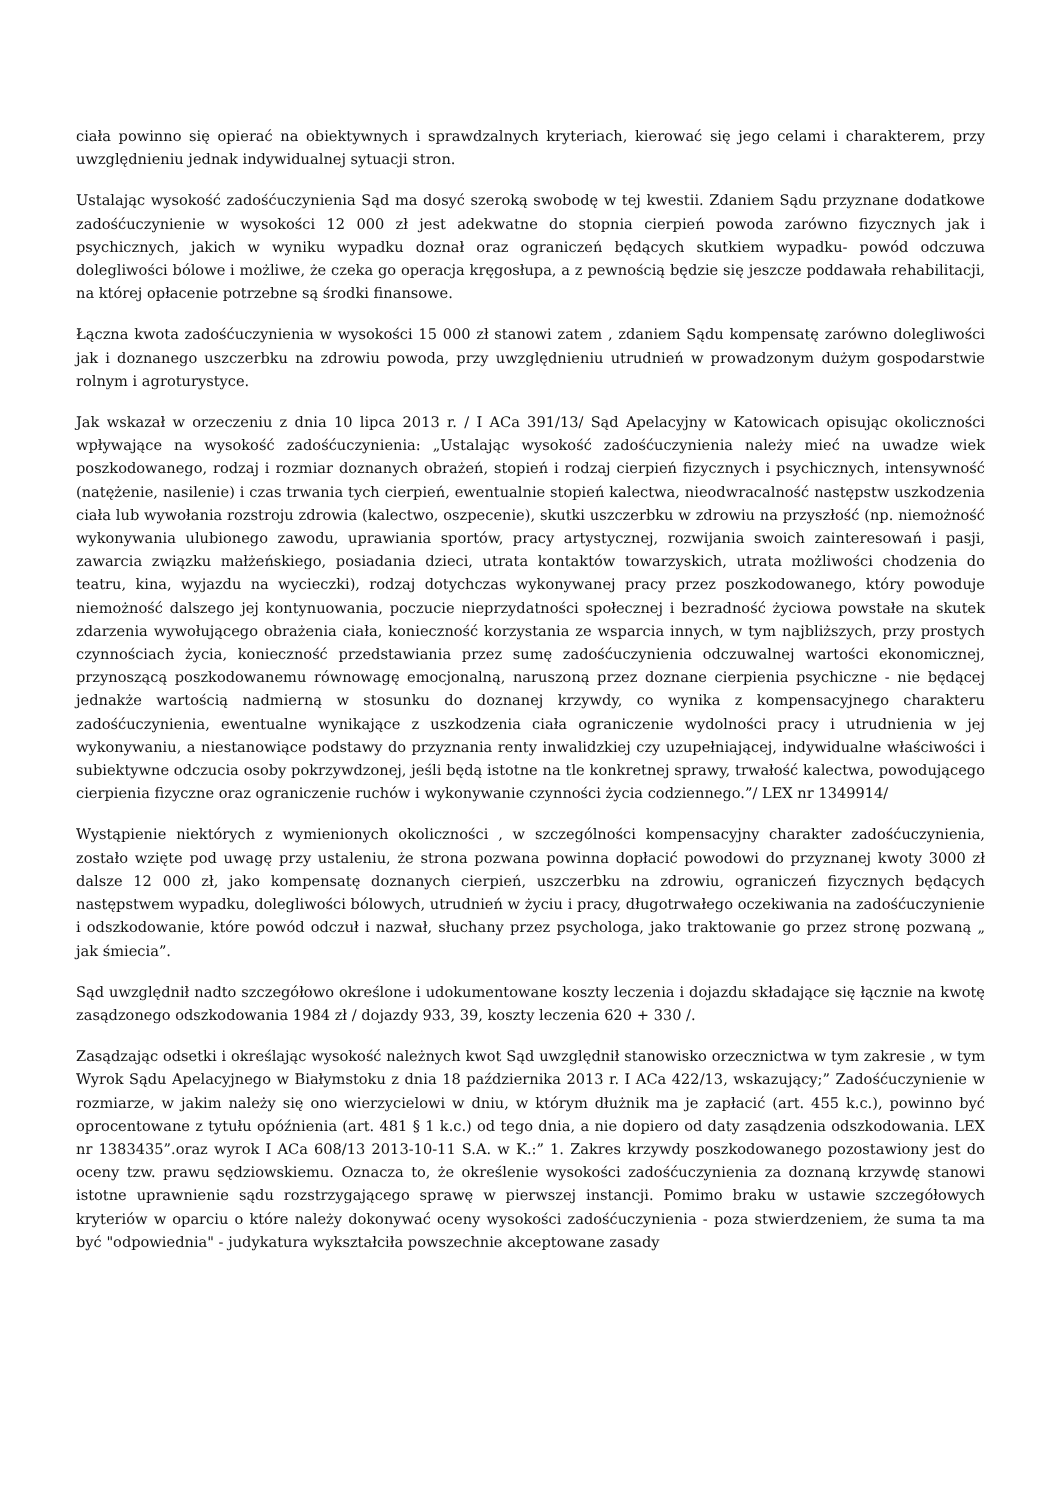ciała powinno się opierać na obiektywnych i sprawdzalnych kryteriach, kierować się jego celami i charakterem, przy uwzględnieniu jednak indywidualnej sytuacji stron.
Ustalając wysokość zadośćuczynienia Sąd ma dosyć szeroką swobodę w tej kwestii. Zdaniem Sądu przyznane dodatkowe zadośćuczynienie w wysokości 12 000 zł jest adekwatne do stopnia cierpień powoda zarówno fizycznych jak i psychicznych, jakich w wyniku wypadku doznał oraz ograniczeń będących skutkiem wypadku- powód odczuwa dolegliwości bólowe i możliwe, że czeka go operacja kręgosłupa, a z pewnością będzie się jeszcze poddawała rehabilitacji, na której opłacenie potrzebne są środki finansowe.
Łączna kwota zadośćuczynienia w wysokości 15 000 zł stanowi zatem , zdaniem Sądu kompensatę zarówno dolegliwości jak i doznanego uszczerbku na zdrowiu powoda, przy uwzględnieniu utrudnień w prowadzonym dużym gospodarstwie rolnym i agroturystyce.
Jak wskazał w orzeczeniu z dnia 10 lipca 2013 r. / I ACa 391/13/ Sąd Apelacyjny w Katowicach opisując okoliczności wpływające na wysokość zadośćuczynienia: „Ustalając wysokość zadośćuczynienia należy mieć na uwadze wiek poszkodowanego, rodzaj i rozmiar doznanych obrażeń, stopień i rodzaj cierpień fizycznych i psychicznych, intensywność (natężenie, nasilenie) i czas trwania tych cierpień, ewentualnie stopień kalectwa, nieodwracalność następstw uszkodzenia ciała lub wywołania rozstroju zdrowia (kalectwo, oszpecenie), skutki uszczerbku w zdrowiu na przyszłość (np. niemożność wykonywania ulubionego zawodu, uprawiania sportów, pracy artystycznej, rozwijania swoich zainteresowań i pasji, zawarcia związku małżeńskiego, posiadania dzieci, utrata kontaktów towarzyskich, utrata możliwości chodzenia do teatru, kina, wyjazdu na wycieczki), rodzaj dotychczas wykonywanej pracy przez poszkodowanego, który powoduje niemożność dalszego jej kontynuowania, poczucie nieprzydatności społecznej i bezradność życiowa powstałe na skutek zdarzenia wywołującego obrażenia ciała, konieczność korzystania ze wsparcia innych, w tym najbliższych, przy prostych czynnościach życia, konieczność przedstawiania przez sumę zadośćuczynienia odczuwalnej wartości ekonomicznej, przynoszącą poszkodowanemu równowagę emocjonalną, naruszoną przez doznane cierpienia psychiczne - nie będącej jednakże wartością nadmierną w stosunku do doznanej krzywdy, co wynika z kompensacyjnego charakteru zadośćuczynienia, ewentualne wynikające z uszkodzenia ciała ograniczenie wydolności pracy i utrudnienia w jej wykonywaniu, a niestanowiące podstawy do przyznania renty inwalidzkiej czy uzupełniającej, indywidualne właściwości i subiektywne odczucia osoby pokrzywdzonej, jeśli będą istotne na tle konkretnej sprawy, trwałość kalectwa, powodującego cierpienia fizyczne oraz ograniczenie ruchów i wykonywanie czynności życia codziennego.”/ LEX nr 1349914/
Wystąpienie niektórych z wymienionych okoliczności , w szczególności kompensacyjny charakter zadośćuczynienia, zostało wzięte pod uwagę przy ustaleniu, że strona pozwana powinna dopłacić powodowi do przyznanej kwoty 3000 zł dalsze 12 000 zł, jako kompensatę doznanych cierpień, uszczerbku na zdrowiu, ograniczeń fizycznych będących następstwem wypadku, dolegliwości bólowych, utrudnień w życiu i pracy, długotrwałego oczekiwania na zadośćuczynienie i odszkodowanie, które powód odczuł i nazwał, słuchany przez psychologa, jako traktowanie go przez stronę pozwaną „ jak śmiecia”.
Sąd uwzględnił nadto szczegółowo określone i udokumentowane koszty leczenia i dojazdu składające się łącznie na kwotę zasądzonego odszkodowania 1984 zł / dojazdy 933, 39, koszty leczenia 620 + 330 /.
Zasądzając odsetki i określając wysokość należnych kwot Sąd uwzględnił stanowisko orzecznictwa w tym zakresie , w tym Wyrok Sądu Apelacyjnego w Białymstoku z dnia 18 października 2013 r. I ACa 422/13, wskazujący;” Zadośćuczynienie w rozmiarze, w jakim należy się ono wierzycielowi w dniu, w którym dłużnik ma je zapłacić (art. 455 k.c.), powinno być oprocentowane z tytułu opóźnienia (art. 481 § 1 k.c.) od tego dnia, a nie dopiero od daty zasądzenia odszkodowania. LEX nr 1383435”.oraz wyrok I ACa 608/13 2013-10-11 S.A. w K.:” 1. Zakres krzywdy poszkodowanego pozostawiony jest do oceny tzw. prawu sędziowskiemu. Oznacza to, że określenie wysokości zadośćuczynienia za doznaną krzywdę stanowi istotne uprawnienie sądu rozstrzygającego sprawę w pierwszej instancji. Pomimo braku w ustawie szczegółowych kryteriów w oparciu o które należy dokonywać oceny wysokości zadośćuczynienia - poza stwierdzeniem, że suma ta ma być "odpowiednia" - judykatura wykształciła powszechnie akceptowane zasady